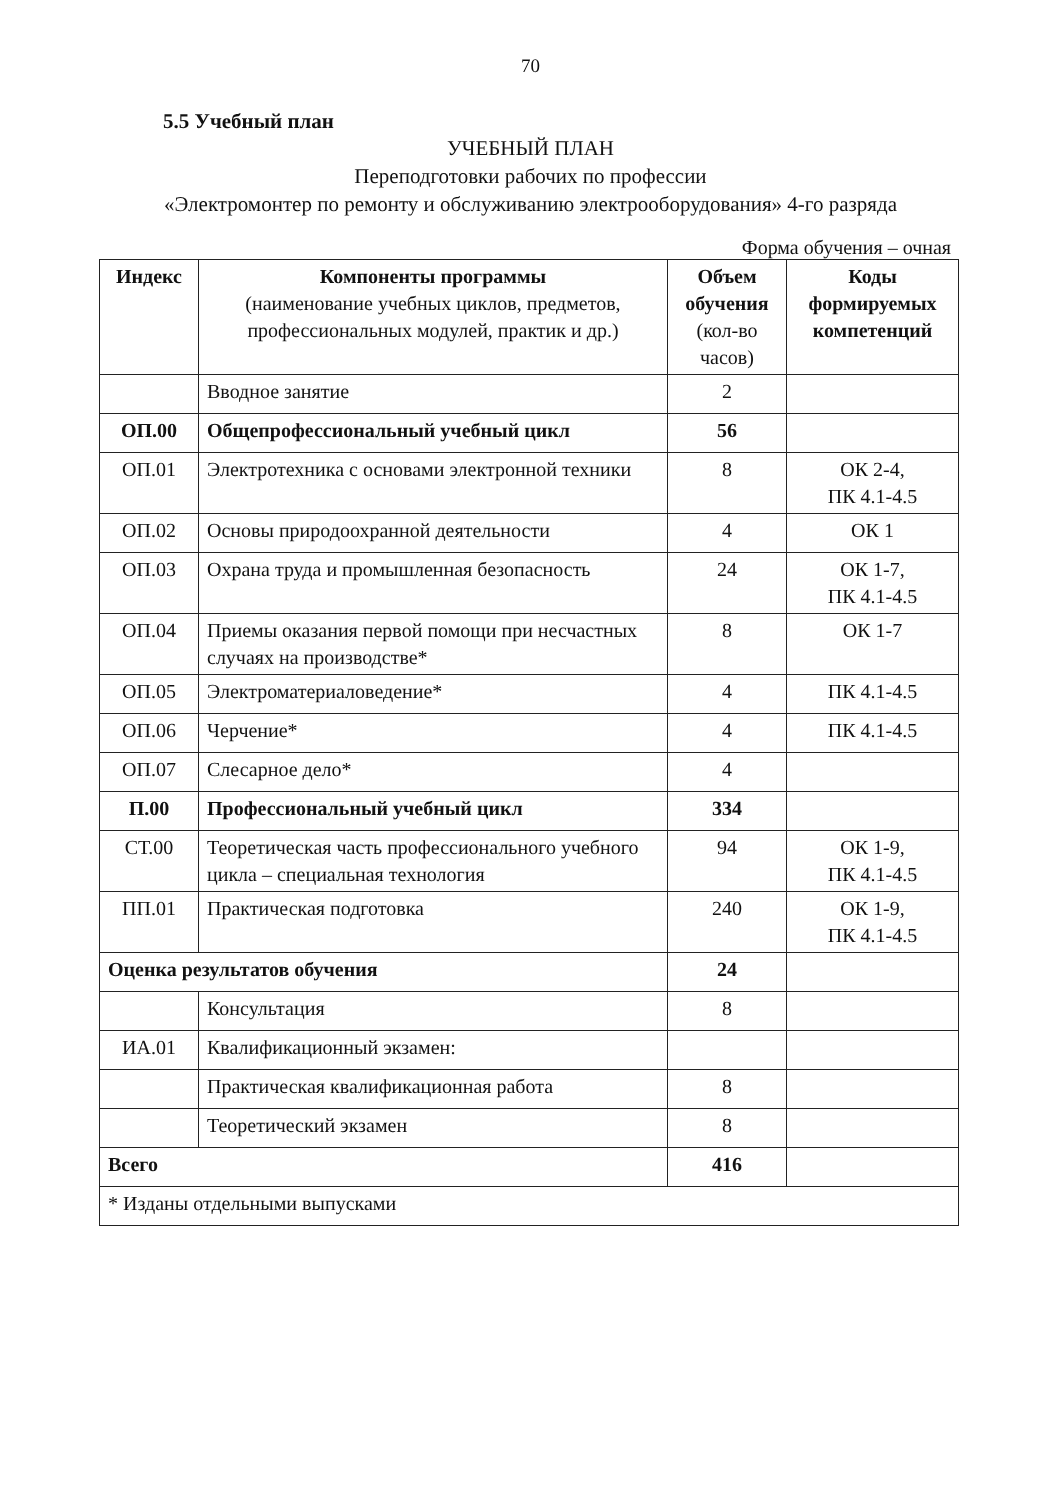70
5.5 Учебный план
УЧЕБНЫЙ ПЛАН
Переподготовки рабочих по профессии
«Электромонтер по ремонту и обслуживанию электрооборудования» 4-го разряда
Форма обучения – очная
| Индекс | Компоненты программы (наименование учебных циклов, предметов, профессиональных модулей, практик и др.) | Объем обучения (кол-во часов) | Коды формируемых компетенций |
| --- | --- | --- | --- |
| | Вводное занятие | 2 | |
| ОП.00 | Общепрофессиональный учебный цикл | 56 | |
| ОП.01 | Электротехника с основами электронной техники | 8 | ОК 2-4, ПК 4.1-4.5 |
| ОП.02 | Основы природоохранной деятельности | 4 | ОК 1 |
| ОП.03 | Охрана труда и промышленная безопасность | 24 | ОК 1-7, ПК 4.1-4.5 |
| ОП.04 | Приемы оказания первой помощи при несчастных случаях на производстве* | 8 | ОК 1-7 |
| ОП.05 | Электроматериаловедение* | 4 | ПК 4.1-4.5 |
| ОП.06 | Черчение* | 4 | ПК 4.1-4.5 |
| ОП.07 | Слесарное дело* | 4 | |
| П.00 | Профессиональный учебный цикл | 334 | |
| СТ.00 | Теоретическая часть профессионального учебного цикла – специальная технология | 94 | ОК 1-9, ПК 4.1-4.5 |
| ПП.01 | Практическая подготовка | 240 | ОК 1-9, ПК 4.1-4.5 |
| Оценка результатов обучения | | 24 | |
| | Консультация | 8 | |
| ИА.01 | Квалификационный экзамен: | | |
| | Практическая квалификационная работа | 8 | |
| | Теоретический экзамен | 8 | |
| Всего | | 416 | |
| * Изданы отдельными выпусками | | | |